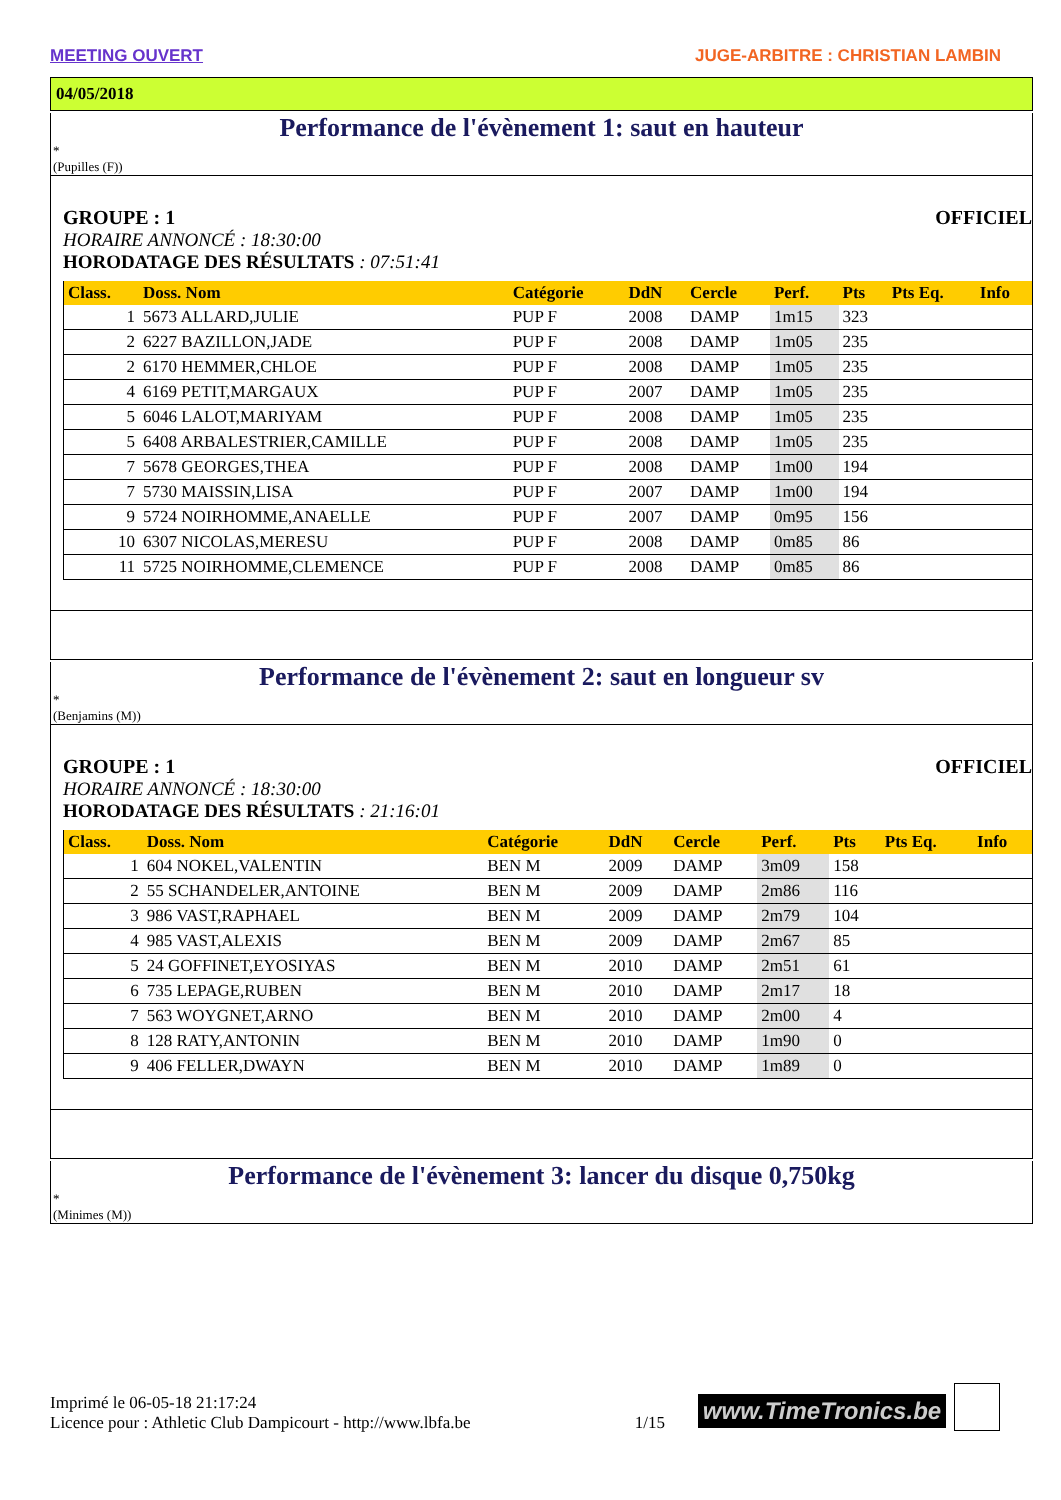MEETING OUVERT JUGE-ARBITRE : CHRISTIAN LAMBIN
04/05/2018
Performance de l'évènement 1: saut en hauteur
*
(Pupilles (F))
GROUPE : 1 OFFICIEL
HORAIRE ANNONCÉ : 18:30:00
HORODATAGE DES RÉSULTATS : 07:51:41
| Class. | Doss. Nom | Catégorie | DdN | Cercle | Perf. | Pts | Pts Eq. | Info |
| --- | --- | --- | --- | --- | --- | --- | --- | --- |
| 1 | 5673 ALLARD,JULIE | PUP F | 2008 | DAMP | 1m15 | 323 | | |
| 2 | 6227 BAZILLON,JADE | PUP F | 2008 | DAMP | 1m05 | 235 | | |
| 2 | 6170 HEMMER,CHLOE | PUP F | 2008 | DAMP | 1m05 | 235 | | |
| 4 | 6169 PETIT,MARGAUX | PUP F | 2007 | DAMP | 1m05 | 235 | | |
| 5 | 6046 LALOT,MARIYAM | PUP F | 2008 | DAMP | 1m05 | 235 | | |
| 5 | 6408 ARBALESTRIER,CAMILLE | PUP F | 2008 | DAMP | 1m05 | 235 | | |
| 7 | 5678 GEORGES,THEA | PUP F | 2008 | DAMP | 1m00 | 194 | | |
| 7 | 5730 MAISSIN,LISA | PUP F | 2007 | DAMP | 1m00 | 194 | | |
| 9 | 5724 NOIRHOMME,ANAELLE | PUP F | 2007 | DAMP | 0m95 | 156 | | |
| 10 | 6307 NICOLAS,MERESU | PUP F | 2008 | DAMP | 0m85 | 86 | | |
| 11 | 5725 NOIRHOMME,CLEMENCE | PUP F | 2008 | DAMP | 0m85 | 86 | | |
Performance de l'évènement 2: saut en longueur sv
*
(Benjamins (M))
GROUPE : 1 OFFICIEL
HORAIRE ANNONCÉ : 18:30:00
HORODATAGE DES RÉSULTATS : 21:16:01
| Class. | Doss. Nom | Catégorie | DdN | Cercle | Perf. | Pts | Pts Eq. | Info |
| --- | --- | --- | --- | --- | --- | --- | --- | --- |
| 1 | 604 NOKEL,VALENTIN | BEN M | 2009 | DAMP | 3m09 | 158 | | |
| 2 | 55 SCHANDELER,ANTOINE | BEN M | 2009 | DAMP | 2m86 | 116 | | |
| 3 | 986 VAST,RAPHAEL | BEN M | 2009 | DAMP | 2m79 | 104 | | |
| 4 | 985 VAST,ALEXIS | BEN M | 2009 | DAMP | 2m67 | 85 | | |
| 5 | 24 GOFFINET,EYOSIYAS | BEN M | 2010 | DAMP | 2m51 | 61 | | |
| 6 | 735 LEPAGE,RUBEN | BEN M | 2010 | DAMP | 2m17 | 18 | | |
| 7 | 563 WOYGNET,ARNO | BEN M | 2010 | DAMP | 2m00 | 4 | | |
| 8 | 128 RATY,ANTONIN | BEN M | 2010 | DAMP | 1m90 | 0 | | |
| 9 | 406 FELLER,DWAYN | BEN M | 2010 | DAMP | 1m89 | 0 | | |
Performance de l'évènement 3: lancer du disque 0,750kg
*
(Minimes (M))
Imprimé le 06-05-18 21:17:24
Licence pour : Athletic Club Dampicourt - http://www.lbfa.be 1/15
www.TimeTronics.be